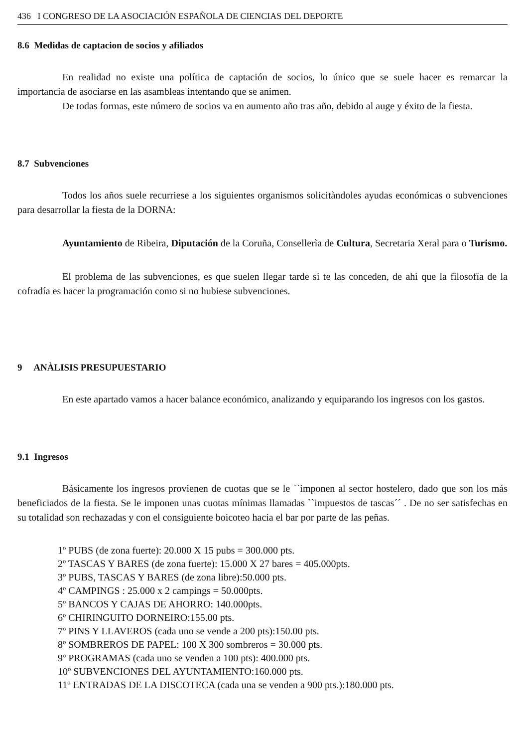436 I CONGRESO DE LA ASOCIACIÓN ESPAÑOLA DE CIENCIAS DEL DEPORTE
8.6 Medidas de captacion de socios y afiliados
En realidad no existe una política de captación de socios, lo único que se suele hacer es remarcar la importancia de asociarse en las asambleas intentando que se animen.
De todas formas, este número de socios va en aumento año tras año, debido al auge y éxito de la fiesta.
8.7 Subvenciones
Todos los años suele recurriese a los siguientes organismos solicitàndoles ayudas económicas o subvenciones para desarrollar la fiesta de la DORNA:
Ayuntamiento de Ribeira, Diputación de la Coruña, Consellerìa de Cultura, Secretaria Xeral para o Turismo.
El problema de las subvenciones, es que suelen llegar tarde si te las conceden, de ahì que la filosofía de la cofradía es hacer la programación como si no hubiese subvenciones.
9 ANÀLISIS PRESUPUESTARIO
En este apartado vamos a hacer balance económico, analizando y equiparando los ingresos con los gastos.
9.1 Ingresos
Básicamente los ingresos provienen de cuotas que se le ``imponen al sector hostelero, dado que son los más beneficiados de la fiesta. Se le imponen unas cuotas mínimas llamadas ``impuestos de tascas´´ . De no ser satisfechas en su totalidad son rechazadas y con el consiguiente boicoteo hacia el bar por parte de las peñas.
1º PUBS (de zona fuerte): 20.000 X 15 pubs = 300.000 pts.
2º TASCAS Y BARES (de zona fuerte): 15.000 X 27 bares = 405.000pts.
3º PUBS, TASCAS Y BARES (de zona libre):50.000 pts.
4º CAMPINGS : 25.000 x 2 campings = 50.000pts.
5º BANCOS Y CAJAS DE AHORRO: 140.000pts.
6º CHIRINGUITO DORNEIRO:155.00 pts.
7º PINS Y LLAVEROS (cada uno se vende a 200 pts):150.00 pts.
8º SOMBREROS DE PAPEL: 100 X 300 sombreros = 30.000 pts.
9º PROGRAMAS (cada uno se venden a 100 pts): 400.000 pts.
10º SUBVENCIONES DEL AYUNTAMIENTO:160.000 pts.
11º ENTRADAS DE LA DISCOTECA (cada una se venden a 900 pts.):180.000 pts.